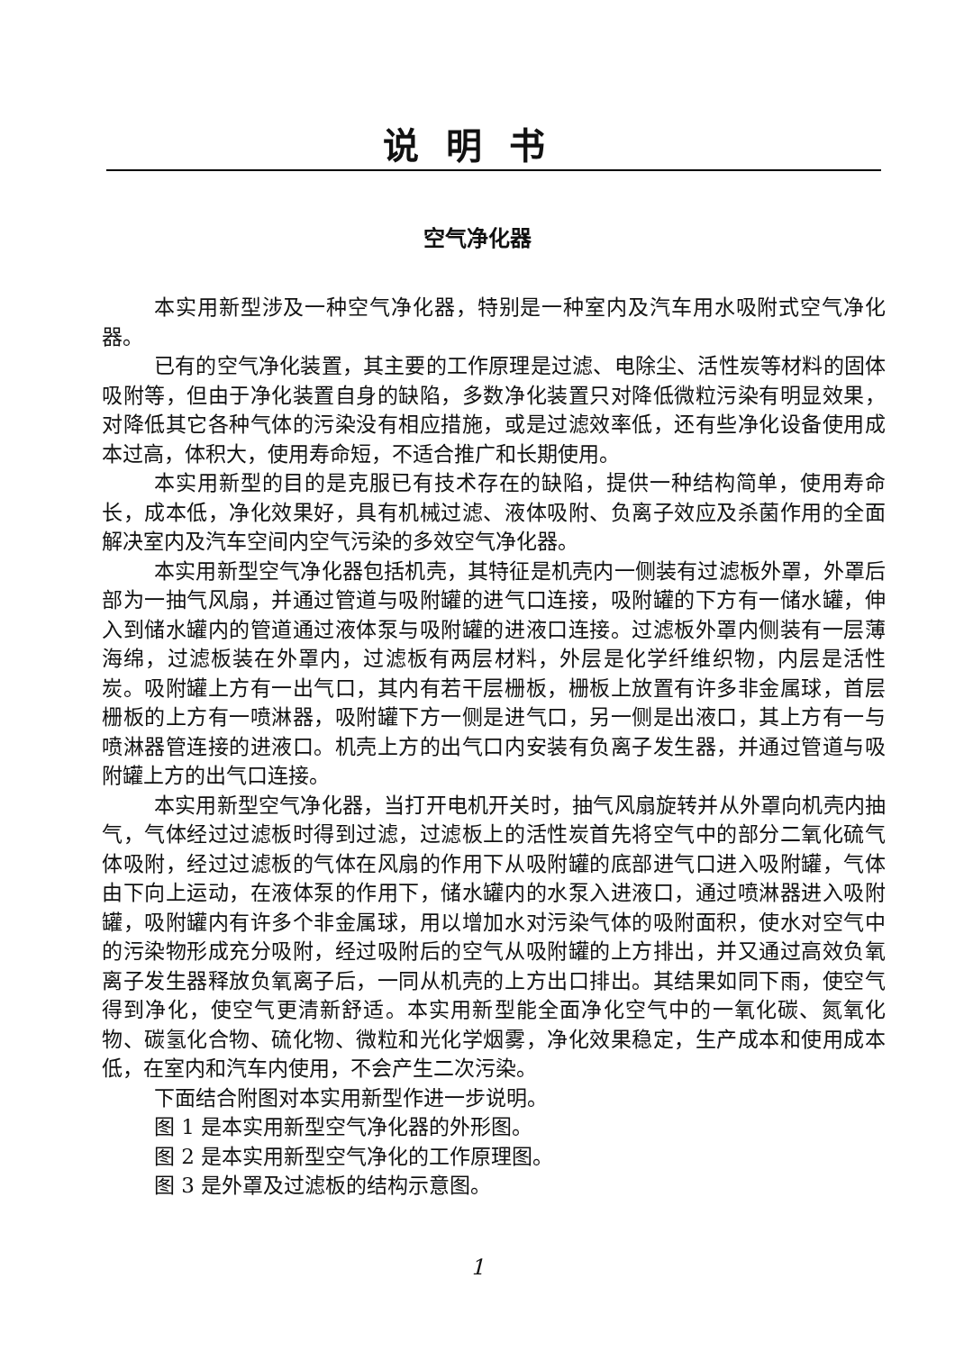说明书
空气净化器
本实用新型涉及一种空气净化器，特别是一种室内及汽车用水吸附式空气净化器。
已有的空气净化装置，其主要的工作原理是过滤、电除尘、活性炭等材料的固体吸附等，但由于净化装置自身的缺陷，多数净化装置只对降低微粒污染有明显效果，对降低其它各种气体的污染没有相应措施，或是过滤效率低，还有些净化设备使用成本过高，体积大，使用寿命短，不适合推广和长期使用。
本实用新型的目的是克服已有技术存在的缺陷，提供一种结构简单，使用寿命长，成本低，净化效果好，具有机械过滤、液体吸附、负离子效应及杀菌作用的全面解决室内及汽车空间内空气污染的多效空气净化器。
本实用新型空气净化器包括机壳，其特征是机壳内一侧装有过滤板外罩，外罩后部为一抽气风扇，并通过管道与吸附罐的进气口连接，吸附罐的下方有一储水罐，伸入到储水罐内的管道通过液体泵与吸附罐的进液口连接。过滤板外罩内侧装有一层薄海绵，过滤板装在外罩内，过滤板有两层材料，外层是化学纤维织物，内层是活性炭。吸附罐上方有一出气口，其内有若干层栅板，栅板上放置有许多非金属球，首层栅板的上方有一喷淋器，吸附罐下方一侧是进气口，另一侧是出液口，其上方有一与喷淋器管连接的进液口。机壳上方的出气口内安装有负离子发生器，并通过管道与吸附罐上方的出气口连接。
本实用新型空气净化器，当打开电机开关时，抽气风扇旋转并从外罩向机壳内抽气，气体经过过滤板时得到过滤，过滤板上的活性炭首先将空气中的部分二氧化硫气体吸附，经过过滤板的气体在风扇的作用下从吸附罐的底部进气口进入吸附罐，气体由下向上运动，在液体泵的作用下，储水罐内的水泵入进液口，通过喷淋器进入吸附罐，吸附罐内有许多个非金属球，用以增加水对污染气体的吸附面积，使水对空气中的污染物形成充分吸附，经过吸附后的空气从吸附罐的上方排出，并又通过高效负氧离子发生器释放负氧离子后，一同从机壳的上方出口排出。其结果如同下雨，使空气得到净化，使空气更清新舒适。本实用新型能全面净化空气中的一氧化碳、氮氧化物、碳氢化合物、硫化物、微粒和光化学烟雾，净化效果稳定，生产成本和使用成本低，在室内和汽车内使用，不会产生二次污染。
下面结合附图对本实用新型作进一步说明。
图 1 是本实用新型空气净化器的外形图。
图 2 是本实用新型空气净化的工作原理图。
图 3 是外罩及过滤板的结构示意图。
1